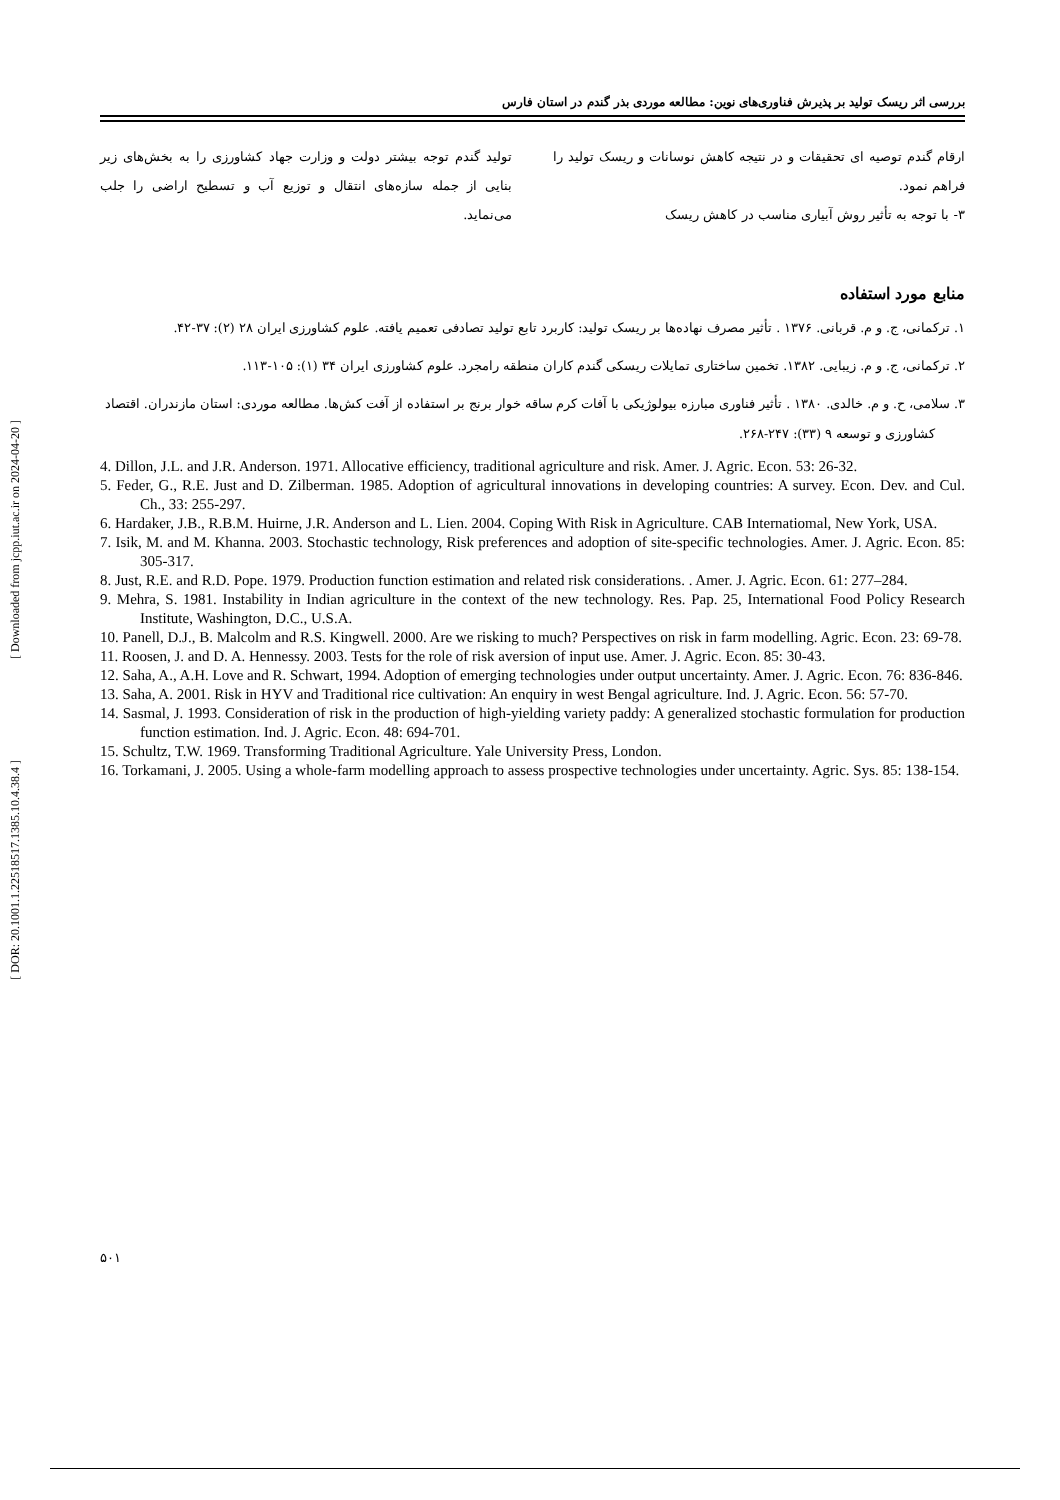بررسی اثر ریسک تولید بر پذیرش فناوری‌های نوین: مطالعه موردی بذر گندم در استان فارس
ارقام گندم توصیه ای تحقیقات و در نتیجه کاهش نوسانات و ریسک تولید را فراهم نمود.
۳- با توجه به تأثیر روش آبیاری مناسب در کاهش ریسک
تولید گندم توجه بیشتر دولت و وزارت جهاد کشاورزی را به بخش‌های زیر بنایی از جمله سازه‌های انتقال و توزیع آب و تسطیح اراضی را جلب می‌نماید.
منابع مورد استفاده
۱. ترکمانی، ج. و م. قربانی. ۱۳۷۶ . تأثیر مصرف نهاده‌ها بر ریسک تولید: کاربرد تابع تولید تصادفی تعمیم یافته. علوم کشاورزی ایران ۲۸ (۲): ۳۷-۴۲.
۲. ترکمانی، ج. و م. زیبایی. ۱۳۸۲. تخمین ساختاری تمایلات ریسکی گندم کاران منطقه رامجرد. علوم کشاورزی ایران ۳۴ (۱): ۱۰۵-۱۱۳.
۳. سلامی، ح. و م. خالدی. ۱۳۸۰ . تأثیر فناوری مبارزه بیولوژیکی با آفات کرم ساقه خوار برنج بر استفاده از آفت کش‌ها. مطالعه موردی: استان مازندران. اقتصاد کشاورزی و توسعه ۹ (۳۳): ۲۴۷-۲۶۸.
4. Dillon, J.L. and J.R. Anderson. 1971. Allocative efficiency, traditional agriculture and risk. Amer. J. Agric. Econ. 53: 26-32.
5. Feder, G., R.E. Just and D. Zilberman. 1985. Adoption of agricultural innovations in developing countries: A survey. Econ. Dev. and Cul. Ch., 33: 255-297.
6. Hardaker, J.B., R.B.M. Huirne, J.R. Anderson and L. Lien. 2004. Coping With Risk in Agriculture. CAB Internatiomal, New York, USA.
7. Isik, M. and M. Khanna. 2003. Stochastic technology, Risk preferences and adoption of site-specific technologies. Amer. J. Agric. Econ. 85: 305-317.
8. Just, R.E. and R.D. Pope. 1979. Production function estimation and related risk considerations. . Amer. J. Agric. Econ. 61: 277–284.
9. Mehra, S. 1981. Instability in Indian agriculture in the context of the new technology. Res. Pap. 25, International Food Policy Research Institute, Washington, D.C., U.S.A.
10. Panell, D.J., B. Malcolm and R.S. Kingwell. 2000. Are we risking to much? Perspectives on risk in farm modelling. Agric. Econ. 23: 69-78.
11. Roosen, J. and D. A. Hennessy. 2003. Tests for the role of risk aversion of input use. Amer. J. Agric. Econ. 85: 30-43.
12. Saha, A., A.H. Love and R. Schwart, 1994. Adoption of emerging technologies under output uncertainty. Amer. J. Agric. Econ. 76: 836-846.
13. Saha, A. 2001. Risk in HYV and Traditional rice cultivation: An enquiry in west Bengal agriculture. Ind. J. Agric. Econ. 56: 57-70.
14. Sasmal, J. 1993. Consideration of risk in the production of high-yielding variety paddy: A generalized stochastic formulation for production function estimation. Ind. J. Agric. Econ. 48: 694-701.
15. Schultz, T.W. 1969. Transforming Traditional Agriculture. Yale University Press, London.
16. Torkamani, J. 2005. Using a whole-farm modelling approach to assess prospective technologies under uncertainty. Agric. Sys. 85: 138-154.
[ Downloaded from jcpp.iut.ac.ir on 2024-04-20 ]
[ DOR: 20.1001.1.22518517.1385.10.4.38.4 ]
۵۰۱